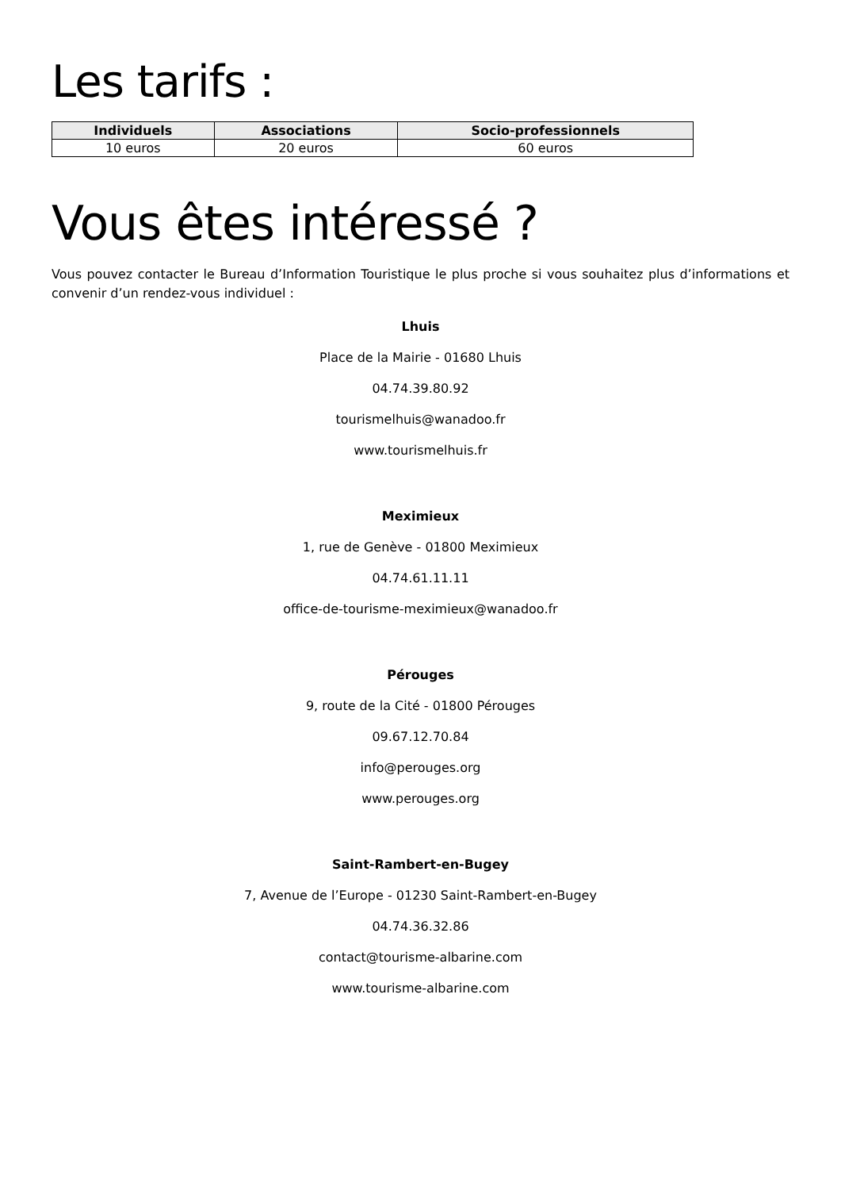Les tarifs :
| Individuels | Associations | Socio-professionnels |
| --- | --- | --- |
| 10 euros | 20 euros | 60 euros |
Vous êtes intéressé ?
Vous pouvez contacter le Bureau d’Information Touristique le plus proche si vous souhaitez plus d’informations et convenir d’un rendez-vous individuel :
Lhuis
Place de la Mairie - 01680 Lhuis
04.74.39.80.92
tourismelhuis@wanadoo.fr
www.tourismelhuis.fr
Meximieux
1, rue de Genève - 01800 Meximieux
04.74.61.11.11
office-de-tourisme-meximieux@wanadoo.fr
Pérouges
9, route de la Cité - 01800 Pérouges
09.67.12.70.84
info@perouges.org
www.perouges.org
Saint-Rambert-en-Bugey
7, Avenue de l’Europe - 01230 Saint-Rambert-en-Bugey
04.74.36.32.86
contact@tourisme-albarine.com
www.tourisme-albarine.com